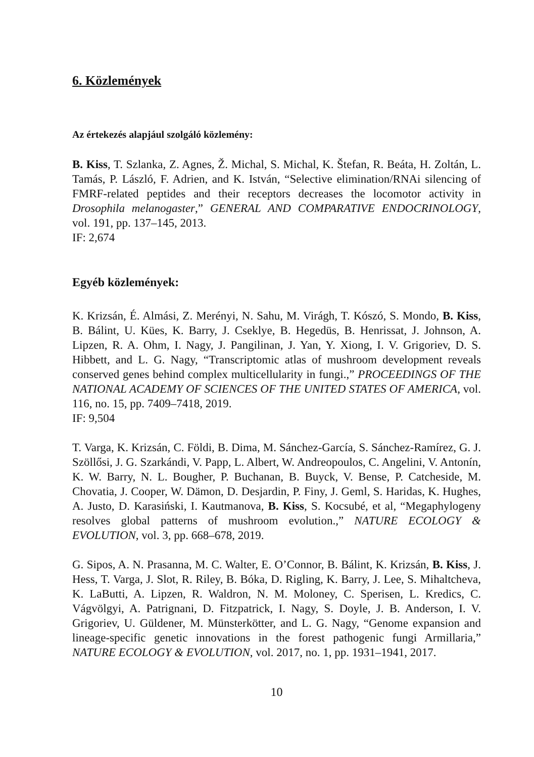6. Közlemények
Az értekezés alapjául szolgáló közlemény:
B. Kiss, T. Szlanka, Z. Agnes, Ž. Michal, S. Michal, K. Štefan, R. Beáta, H. Zoltán, L. Tamás, P. László, F. Adrien, and K. István, “Selective elimination/RNAi silencing of FMRF-related peptides and their receptors decreases the locomotor activity in Drosophila melanogaster,” GENERAL AND COMPARATIVE ENDOCRINOLOGY, vol. 191, pp. 137–145, 2013.
IF: 2,674
Egyéb közlemények:
K. Krizsán, É. Almási, Z. Merényi, N. Sahu, M. Virágh, T. Kószó, S. Mondo, B. Kiss, B. Bálint, U. Kües, K. Barry, J. Cseklye, B. Hegedüs, B. Henrissat, J. Johnson, A. Lipzen, R. A. Ohm, I. Nagy, J. Pangilinan, J. Yan, Y. Xiong, I. V. Grigoriev, D. S. Hibbett, and L. G. Nagy, “Transcriptomic atlas of mushroom development reveals conserved genes behind complex multicellularity in fungi.,” PROCEEDINGS OF THE NATIONAL ACADEMY OF SCIENCES OF THE UNITED STATES OF AMERICA, vol. 116, no. 15, pp. 7409–7418, 2019.
IF: 9,504
T. Varga, K. Krizsán, C. Földi, B. Dima, M. Sánchez-García, S. Sánchez-Ramírez, G. J. Szöllősi, J. G. Szarkándi, V. Papp, L. Albert, W. Andreopoulos, C. Angelini, V. Antonín, K. W. Barry, N. L. Bougher, P. Buchanan, B. Buyck, V. Bense, P. Catcheside, M. Chovatia, J. Cooper, W. Dämon, D. Desjardin, P. Finy, J. Geml, S. Haridas, K. Hughes, A. Justo, D. Karasiński, I. Kautmanova, B. Kiss, S. Kocsubé, et al, “Megaphylogeny resolves global patterns of mushroom evolution.,” NATURE ECOLOGY & EVOLUTION, vol. 3, pp. 668–678, 2019.
G. Sipos, A. N. Prasanna, M. C. Walter, E. O’Connor, B. Bálint, K. Krizsán, B. Kiss, J. Hess, T. Varga, J. Slot, R. Riley, B. Bóka, D. Rigling, K. Barry, J. Lee, S. Mihaltcheva, K. LaButti, A. Lipzen, R. Waldron, N. M. Moloney, C. Sperisen, L. Kredics, C. Vágvölgyi, A. Patrignani, D. Fitzpatrick, I. Nagy, S. Doyle, J. B. Anderson, I. V. Grigoriev, U. Güldener, M. Münsterkötter, and L. G. Nagy, “Genome expansion and lineage-specific genetic innovations in the forest pathogenic fungi Armillaria,” NATURE ECOLOGY & EVOLUTION, vol. 2017, no. 1, pp. 1931–1941, 2017.
10